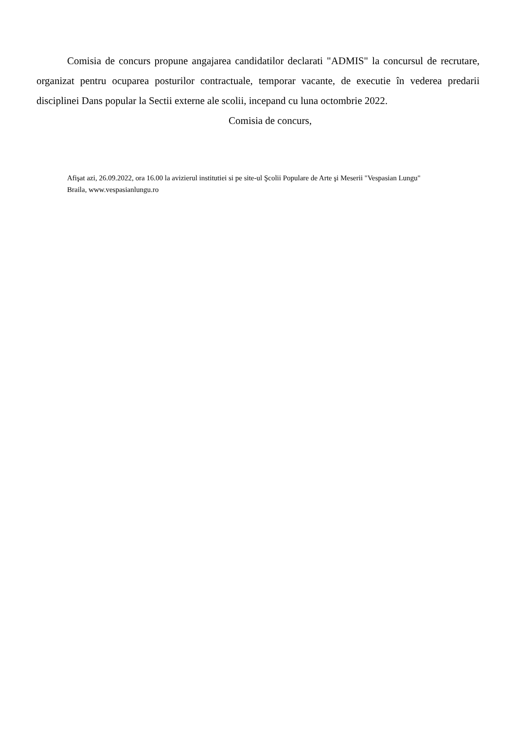Comisia de concurs propune angajarea candidatilor declarati "ADMIS" la concursul de recrutare, organizat pentru ocuparea posturilor contractuale, temporar vacante, de executie în vederea predarii disciplinei Dans popular la Sectii externe ale scolii, incepand cu luna octombrie 2022.
Comisia de concurs,
Afişat azi, 26.09.2022, ora 16.00 la avizierul institutiei si pe site-ul Şcolii Populare de Arte şi Meserii "Vespasian Lungu"
Braila, www.vespasianlungu.ro